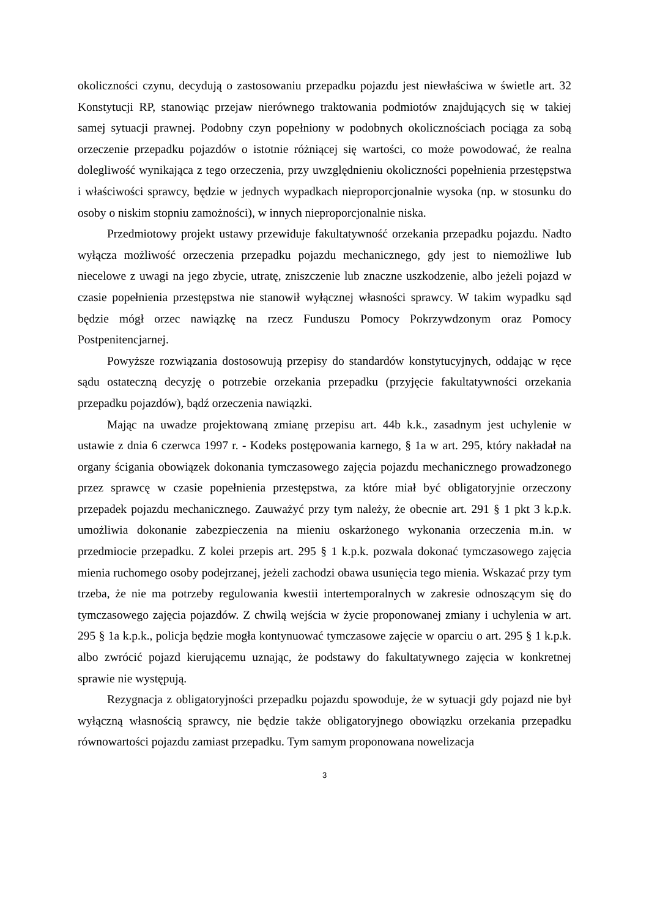okoliczności czynu, decydują o zastosowaniu przepadku pojazdu jest niewłaściwa w świetle art. 32 Konstytucji RP, stanowiąc przejaw nierównego traktowania podmiotów znajdujących się w takiej samej sytuacji prawnej. Podobny czyn popełniony w podobnych okolicznościach pociąga za sobą orzeczenie przepadku pojazdów o istotnie różniącej się wartości, co może powodować, że realna dolegliwość wynikająca z tego orzeczenia, przy uwzględnieniu okoliczności popełnienia przestępstwa i właściwości sprawcy, będzie w jednych wypadkach nieproporcjonalnie wysoka (np. w stosunku do osoby o niskim stopniu zamożności), w innych nieproporcjonalnie niska.
Przedmiotowy projekt ustawy przewiduje fakultatywność orzekania przepadku pojazdu. Nadto wyłącza możliwość orzeczenia przepadku pojazdu mechanicznego, gdy jest to niemożliwe lub niecelowe z uwagi na jego zbycie, utratę, zniszczenie lub znaczne uszkodzenie, albo jeżeli pojazd w czasie popełnienia przestępstwa nie stanowił wyłącznej własności sprawcy. W takim wypadku sąd będzie mógł orzec nawiązkę na rzecz Funduszu Pomocy Pokrzywdzonym oraz Pomocy Postpenitencjarnej.
Powyższe rozwiązania dostosowują przepisy do standardów konstytucyjnych, oddając w ręce sądu ostateczną decyzję o potrzebie orzekania przepadku (przyjęcie fakultatywności orzekania przepadku pojazdów), bądź orzeczenia nawiązki.
Mając na uwadze projektowaną zmianę przepisu art. 44b k.k., zasadnym jest uchylenie w ustawie z dnia 6 czerwca 1997 r. - Kodeks postępowania karnego, § 1a w art. 295, który nakładał na organy ścigania obowiązek dokonania tymczasowego zajęcia pojazdu mechanicznego prowadzonego przez sprawcę w czasie popełnienia przestępstwa, za które miał być obligatoryjnie orzeczony przepadek pojazdu mechanicznego. Zauważyć przy tym należy, że obecnie art. 291 § 1 pkt 3 k.p.k. umożliwia dokonanie zabezpieczenia na mieniu oskarżonego wykonania orzeczenia m.in. w przedmiocie przepadku. Z kolei przepis art. 295 § 1 k.p.k. pozwala dokonać tymczasowego zajęcia mienia ruchomego osoby podejrzanej, jeżeli zachodzi obawa usunięcia tego mienia. Wskazać przy tym trzeba, że nie ma potrzeby regulowania kwestii intertemporalnych w zakresie odnoszącym się do tymczasowego zajęcia pojazdów. Z chwilą wejścia w życie proponowanej zmiany i uchylenia w art. 295 § 1a k.p.k., policja będzie mogła kontynuować tymczasowe zajęcie w oparciu o art. 295 § 1 k.p.k. albo zwrócić pojazd kierującemu uznając, że podstawy do fakultatywnego zajęcia w konkretnej sprawie nie występują.
Rezygnacja z obligatoryjności przepadku pojazdu spowoduje, że w sytuacji gdy pojazd nie był wyłączną własnością sprawcy, nie będzie także obligatoryjnego obowiązku orzekania przepadku równowartości pojazdu zamiast przepadku. Tym samym proponowana nowelizacja
3